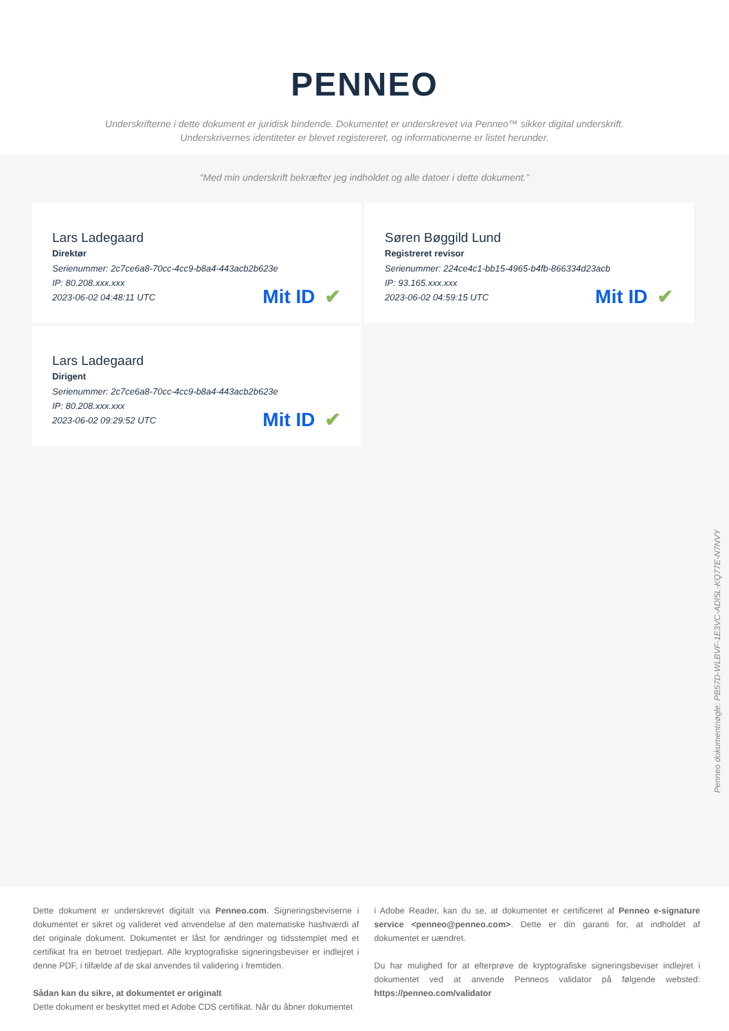PENNEO
Underskrifterne i dette dokument er juridisk bindende. Dokumentet er underskrevet via Penneo™ sikker digital underskrift.
Underskrivernes identiteter er blevet registereret, og informationerne er listet herunder.
“Med min underskrift bekræfter jeg indholdet og alle datoer i dette dokument.”
Lars Ladegaard
Direktør
Serienummer: 2c7ce6a8-70cc-4cc9-b8a4-443acb2b623e
IP: 80.208.xxx.xxx
2023-06-02 04:48:11 UTC
Mit ID ✔
Søren Bøggild Lund
Registreret revisor
Serienummer: 224ce4c1-bb15-4965-b4fb-866334d23acb
IP: 93.165.xxx.xxx
2023-06-02 04:59:15 UTC
Mit ID ✔
Lars Ladegaard
Dirigent
Serienummer: 2c7ce6a8-70cc-4cc9-b8a4-443acb2b623e
IP: 80.208.xxx.xxx
2023-06-02 09:29:52 UTC
Mit ID ✔
Penneo dokumentnøgle: PB57D-WLBVF-1E3VC-ADI5L-KQ77E-N7NVY
Dette dokument er underskrevet digitalt via Penneo.com. Signeringsbeviserne i dokumentet er sikret og valideret ved anvendelse af den matematiske hashværdi af det originale dokument. Dokumentet er låst for ændringer og tidsstemplet med et certifikat fra en betroet tredjepart. Alle kryptografiske signeringsbeviser er indlejret i denne PDF, i tilfælde af de skal anvendes til validering i fremtiden.
Sådan kan du sikre, at dokumentet er originalt
Dette dokument er beskyttet med et Adobe CDS certifikat. Når du åbner dokumentet
i Adobe Reader, kan du se, at dokumentet er certificeret af Penneo e-signature service <penneo@penneo.com>. Dette er din garanti for, at indholdet af dokumentet er uændret.
Du har mulighed for at efterprøve de kryptografiske signeringsbeviser indlejret i dokumentet ved at anvende Penneos validator på følgende websted: https://penneo.com/validator